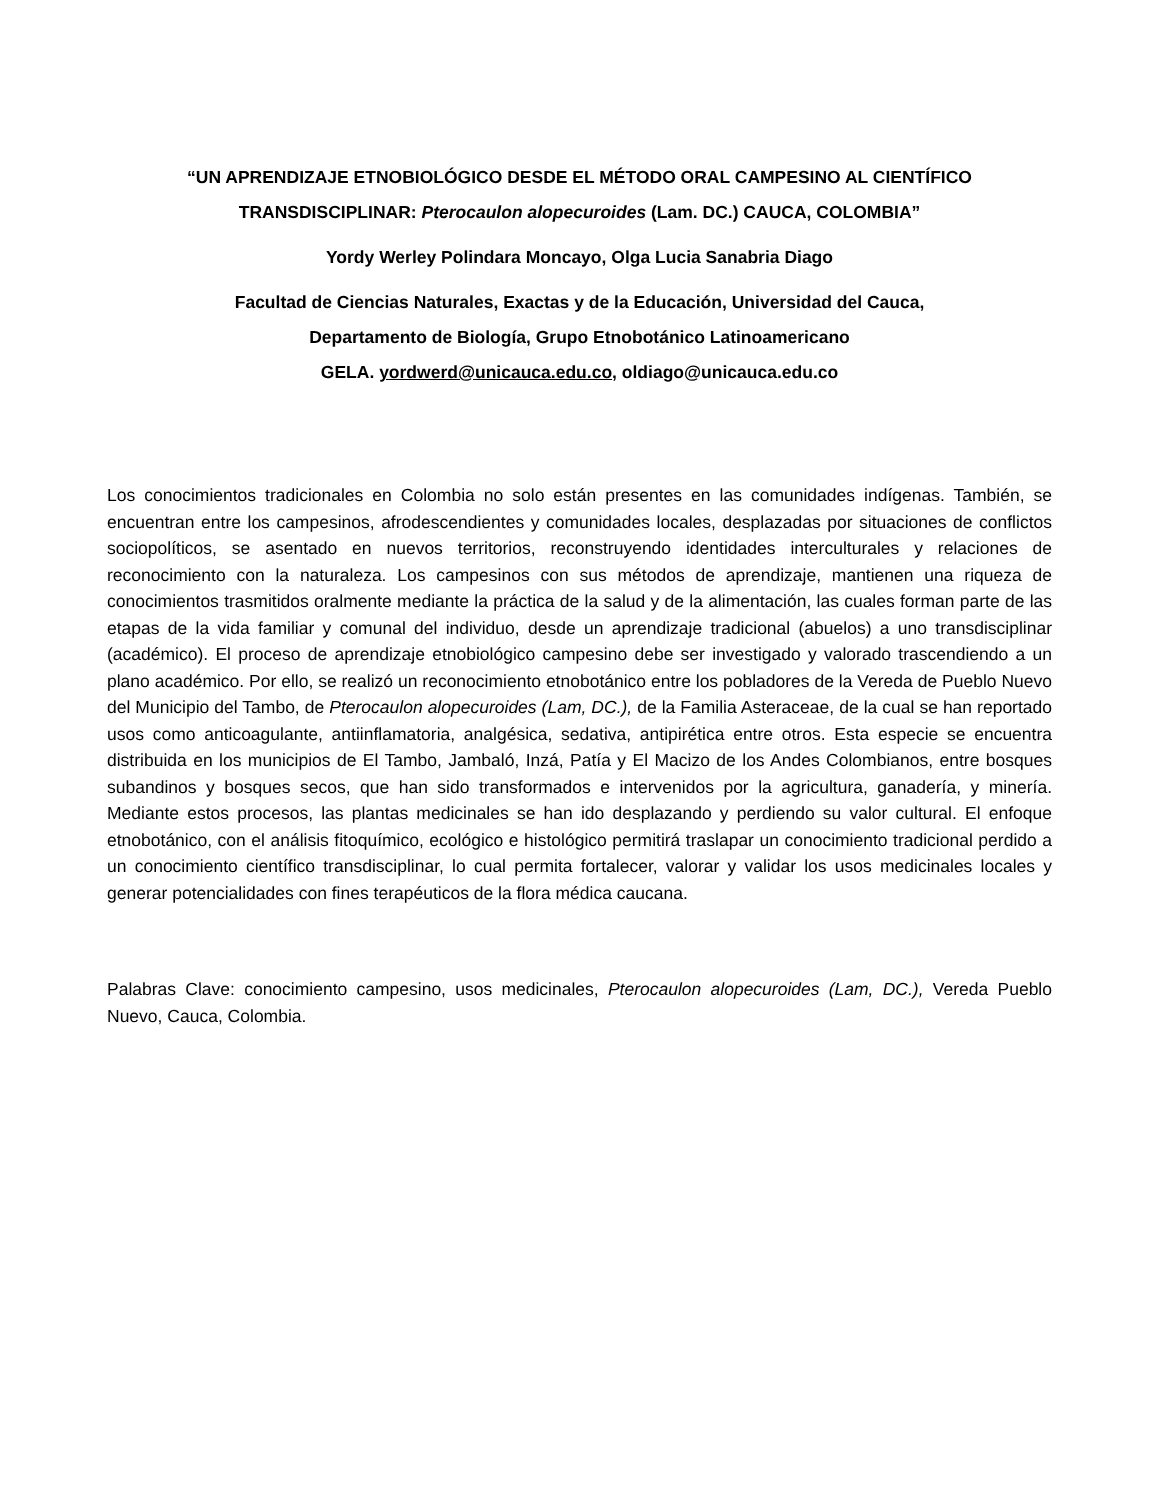“UN APRENDIZAJE ETNOBIOLÓGICO DESDE EL MÉTODO ORAL CAMPESINO AL CIENTÍFICO TRANSDISCIPLINAR: Pterocaulon alopecuroides (Lam. DC.) CAUCA, COLOMBIA”
Yordy Werley Polindara Moncayo, Olga Lucia Sanabria Diago
Facultad de Ciencias Naturales, Exactas y de la Educación, Universidad del Cauca,
Departamento de Biología, Grupo Etnobotánico Latinoamericano
GELA. yordwerd@unicauca.edu.co, oldiago@unicauca.edu.co
Los conocimientos tradicionales en Colombia no solo están presentes en las comunidades indígenas. También, se encuentran entre los campesinos, afrodescendientes y comunidades locales, desplazadas por situaciones de conflictos sociopolíticos, se asentado en nuevos territorios, reconstruyendo identidades interculturales y relaciones de reconocimiento con la naturaleza. Los campesinos con sus métodos de aprendizaje, mantienen una riqueza de conocimientos trasmitidos oralmente mediante la práctica de la salud y de la alimentación, las cuales forman parte de las etapas de la vida familiar y comunal del individuo, desde un aprendizaje tradicional (abuelos) a uno transdisciplinar (académico). El proceso de aprendizaje etnobiológico campesino debe ser investigado y valorado trascendiendo a un plano académico. Por ello, se realizó un reconocimiento etnobotánico entre los pobladores de la Vereda de Pueblo Nuevo del Municipio del Tambo, de Pterocaulon alopecuroides (Lam, DC.), de la Familia Asteraceae, de la cual se han reportado usos como anticoagulante, antiinflamatoria, analgésica, sedativa, antipirética entre otros. Esta especie se encuentra distribuida en los municipios de El Tambo, Jambaló, Inzá, Patía y El Macizo de los Andes Colombianos, entre bosques subandinos y bosques secos, que han sido transformados e intervenidos por la agricultura, ganadería, y minería. Mediante estos procesos, las plantas medicinales se han ido desplazando y perdiendo su valor cultural. El enfoque etnobotánico, con el análisis fitoquímico, ecológico e histológico permitirá traslapar un conocimiento tradicional perdido a un conocimiento científico transdisciplinar, lo cual permita fortalecer, valorar y validar los usos medicinales locales y generar potencialidades con fines terapéuticos de la flora médica caucana.
Palabras Clave: conocimiento campesino, usos medicinales, Pterocaulon alopecuroides (Lam, DC.), Vereda Pueblo Nuevo, Cauca, Colombia.